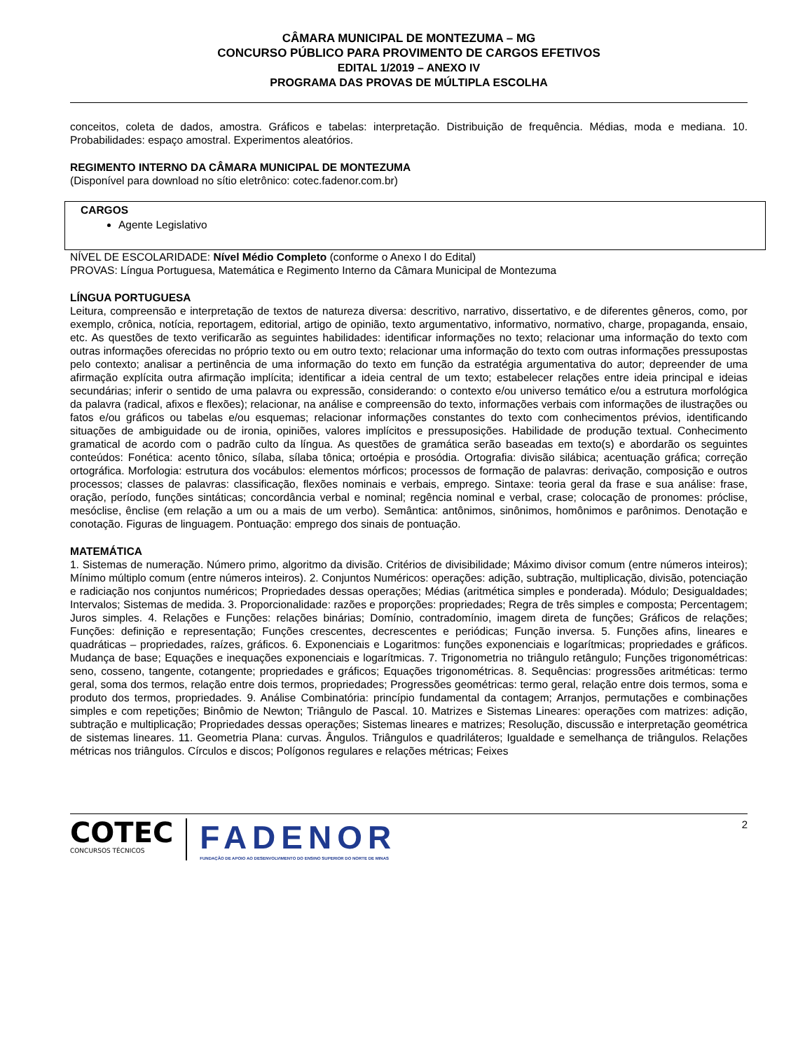CÂMARA MUNICIPAL DE MONTEZUMA – MG
CONCURSO PÚBLICO PARA PROVIMENTO DE CARGOS EFETIVOS
EDITAL 1/2019 – ANEXO IV
PROGRAMA DAS PROVAS DE MÚLTIPLA ESCOLHA
conceitos, coleta de dados, amostra. Gráficos e tabelas: interpretação. Distribuição de frequência. Médias, moda e mediana. 10. Probabilidades: espaço amostral. Experimentos aleatórios.
REGIMENTO INTERNO DA CÂMARA MUNICIPAL DE MONTEZUMA
(Disponível para download no sítio eletrônico: cotec.fadenor.com.br)
CARGOS
Agente Legislativo
NÍVEL DE ESCOLARIDADE: Nível Médio Completo (conforme o Anexo I do Edital)
PROVAS: Língua Portuguesa, Matemática e Regimento Interno da Câmara Municipal de Montezuma
LÍNGUA PORTUGUESA
Leitura, compreensão e interpretação de textos de natureza diversa: descritivo, narrativo, dissertativo, e de diferentes gêneros, como, por exemplo, crônica, notícia, reportagem, editorial, artigo de opinião, texto argumentativo, informativo, normativo, charge, propaganda, ensaio, etc. As questões de texto verificarão as seguintes habilidades: identificar informações no texto; relacionar uma informação do texto com outras informações oferecidas no próprio texto ou em outro texto; relacionar uma informação do texto com outras informações pressupostas pelo contexto; analisar a pertinência de uma informação do texto em função da estratégia argumentativa do autor; depreender de uma afirmação explícita outra afirmação implícita; identificar a ideia central de um texto; estabelecer relações entre ideia principal e ideias secundárias; inferir o sentido de uma palavra ou expressão, considerando: o contexto e/ou universo temático e/ou a estrutura morfológica da palavra (radical, afixos e flexões); relacionar, na análise e compreensão do texto, informações verbais com informações de ilustrações ou fatos e/ou gráficos ou tabelas e/ou esquemas; relacionar informações constantes do texto com conhecimentos prévios, identificando situações de ambiguidade ou de ironia, opiniões, valores implícitos e pressuposições. Habilidade de produção textual. Conhecimento gramatical de acordo com o padrão culto da língua. As questões de gramática serão baseadas em texto(s) e abordarão os seguintes conteúdos: Fonética: acento tônico, sílaba, sílaba tônica; ortoépia e prosódia. Ortografia: divisão silábica; acentuação gráfica; correção ortográfica. Morfologia: estrutura dos vocábulos: elementos mórficos; processos de formação de palavras: derivação, composição e outros processos; classes de palavras: classificação, flexões nominais e verbais, emprego. Sintaxe: teoria geral da frase e sua análise: frase, oração, período, funções sintáticas; concordância verbal e nominal; regência nominal e verbal, crase; colocação de pronomes: próclise, mesóclise, ênclise (em relação a um ou a mais de um verbo). Semântica: antônimos, sinônimos, homônimos e parônimos. Denotação e conotação. Figuras de linguagem. Pontuação: emprego dos sinais de pontuação.
MATEMÁTICA
1. Sistemas de numeração. Número primo, algoritmo da divisão. Critérios de divisibilidade; Máximo divisor comum (entre números inteiros); Mínimo múltiplo comum (entre números inteiros). 2. Conjuntos Numéricos: operações: adição, subtração, multiplicação, divisão, potenciação e radiciação nos conjuntos numéricos; Propriedades dessas operações; Médias (aritmética simples e ponderada). Módulo; Desigualdades; Intervalos; Sistemas de medida. 3. Proporcionalidade: razões e proporções: propriedades; Regra de três simples e composta; Percentagem; Juros simples. 4. Relações e Funções: relações binárias; Domínio, contradomínio, imagem direta de funções; Gráficos de relações; Funções: definição e representação; Funções crescentes, decrescentes e periódicas; Função inversa. 5. Funções afins, lineares e quadráticas – propriedades, raízes, gráficos. 6. Exponenciais e Logaritmos: funções exponenciais e logarítmicas; propriedades e gráficos. Mudança de base; Equações e inequações exponenciais e logarítmicas. 7. Trigonometria no triângulo retângulo; Funções trigonométricas: seno, cosseno, tangente, cotangente; propriedades e gráficos; Equações trigonométricas. 8. Sequências: progressões aritméticas: termo geral, soma dos termos, relação entre dois termos, propriedades; Progressões geométricas: termo geral, relação entre dois termos, soma e produto dos termos, propriedades. 9. Análise Combinatória: princípio fundamental da contagem; Arranjos, permutações e combinações simples e com repetições; Binômio de Newton; Triângulo de Pascal. 10. Matrizes e Sistemas Lineares: operações com matrizes: adição, subtração e multiplicação; Propriedades dessas operações; Sistemas lineares e matrizes; Resolução, discussão e interpretação geométrica de sistemas lineares. 11. Geometria Plana: curvas. Ângulos. Triângulos e quadriláteros; Igualdade e semelhança de triângulos. Relações métricas nos triângulos. Círculos e discos; Polígonos regulares e relações métricas; Feixes
COTEC
CONCURSOS TÉCNICOS
FADENOR
FUNDAÇÃO DE APOIO AO DESENVOLVIMENTO DO ENSINO SUPERIOR DO NORTE DE MINAS
2